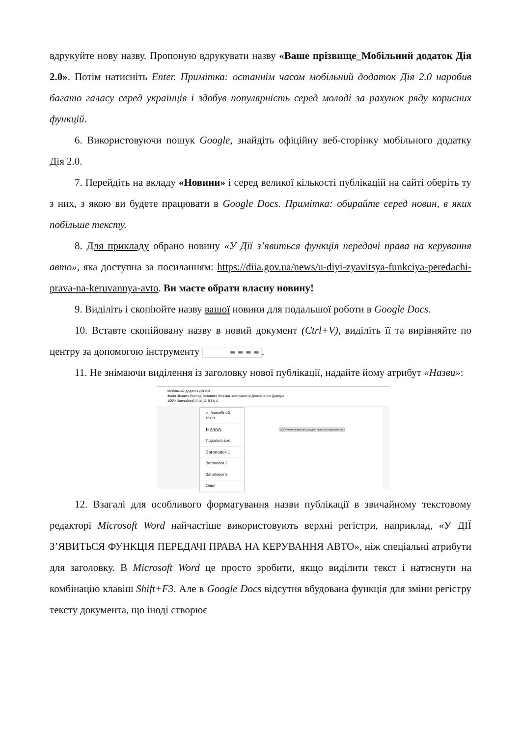вдрукуйте нову назву. Пропоную вдрукувати назву «Ваше прізвище_Мобільний додаток Дія 2.0». Потім натисніть Enter. Примітка: останнім часом мобільний додаток Дія 2.0 наробив багато галасу серед українців і здобув популярність серед молоді за рахунок ряду корисних функцій.
6. Використовуючи пошук Google, знайдіть офіційну веб-сторінку мобільного додатку Дія 2.0.
7. Перейдіть на вкладу «Новини» і серед великої кількості публікацій на сайті оберіть ту з них, з якою ви будете працювати в Google Docs. Примітка: обирайте серед новин, в яких побільше тексту.
8. Для прикладу обрано новину «У Дії з’явиться функція передачі права на керування авто», яка доступна за посиланням: https://diia.gov.ua/news/u-diyi-zyavitsya-funkciya-peredachi-prava-na-keruvannya-avto. Ви маєте обрати власну новину!
9. Виділіть і скопіюйте назву вашої новини для подальшої роботи в Google Docs.
10. Вставте скопійовану назву в новий документ (Ctrl+V), виділіть її та вирівняйте по центру за допомогою інструменту ≡ ≡ ≡ ≡.
11. Не знімаючи виділення із заголовку нової публікації, надайте йому атрибут «Назви»:
Мобільний додаток Дія 2.0
Файл Змінити Вигляд Вставити Формат Інструменти Доповнення Довідка
100% Звичайний Arial 11 B I U A
✓ Звичайний текст
Назва
Підзаголовок
Заголовок 1
Заголовок 2
Заголовок 3
Опції
У Дії з'явиться функція передачі права на керування авто
12. Взагалі для особливого форматування назви публікації в звичайному текстовому редакторі Microsoft Word найчастіше використовують верхні регістри, наприклад, «У ДІЇ З’ЯВИТЬСЯ ФУНКЦІЯ ПЕРЕДАЧІ ПРАВА НА КЕРУВАННЯ АВТО», ніж спеціальні атрибути для заголовку. В Microsoft Word це просто зробити, якщо виділити текст і натиснути на комбінацію клавіш Shift+F3. Але в Google Docs відсутня вбудована функція для зміни регістру тексту документа, що іноді створює